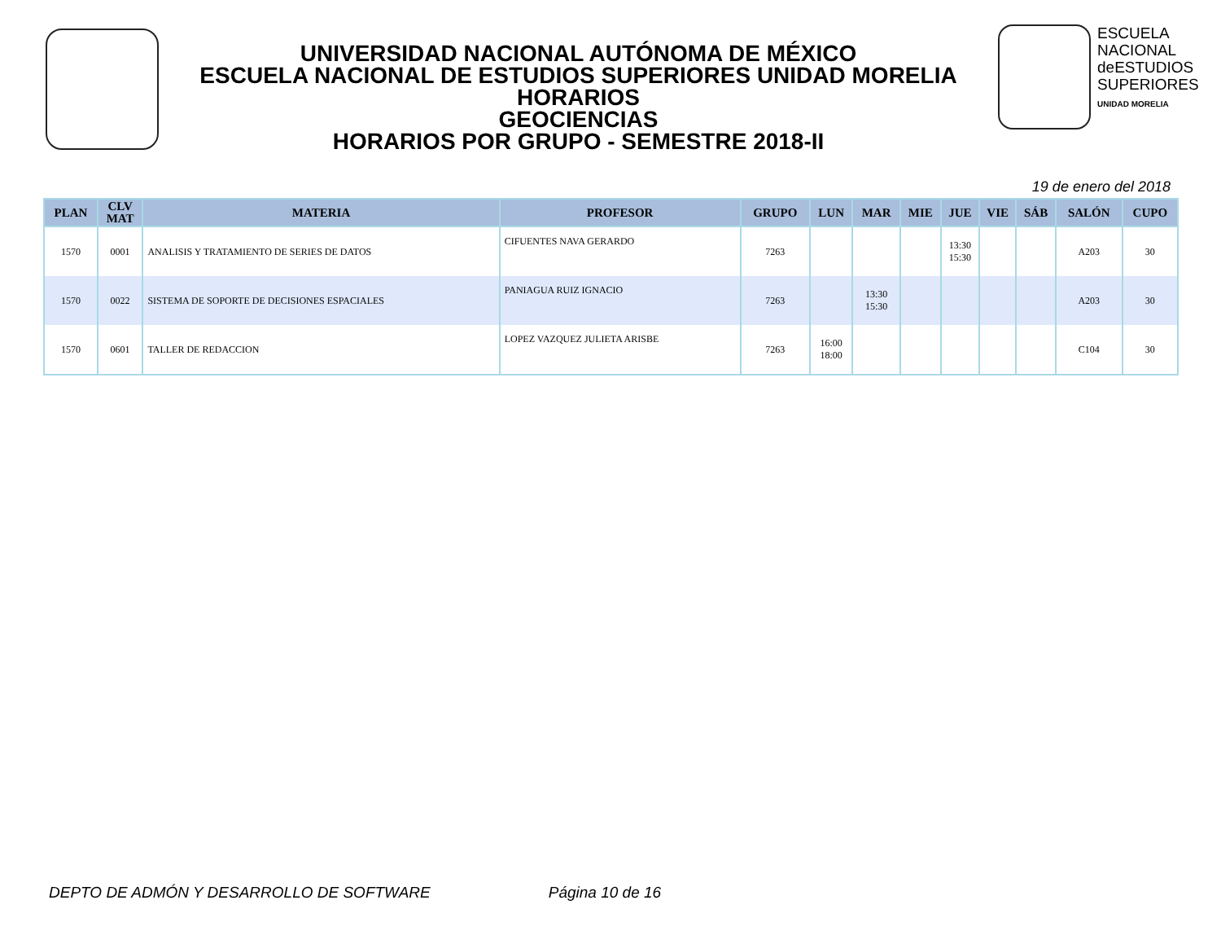UNIVERSIDAD NACIONAL AUTÓNOMA DE MÉXICO
ESCUELA NACIONAL DE ESTUDIOS SUPERIORES UNIDAD MORELIA
HORARIOS
GEOCIENCIAS
HORARIOS POR GRUPO - SEMESTRE 2018-II
ESCUELA
NACIONAL
deESTUDIOS
SUPERIORES
UNIDAD MORELIA
19 de enero del 2018
| PLAN | CLV MAT | MATERIA | PROFESOR | GRUPO | LUN | MAR | MIE | JUE | VIE | SÁB | SALÓN | CUPO |
| --- | --- | --- | --- | --- | --- | --- | --- | --- | --- | --- | --- | --- |
| 1570 | 0001 | ANALISIS Y TRATAMIENTO DE SERIES DE DATOS | CIFUENTES NAVA GERARDO | 7263 | | | | 13:30 15:30 | | | A203 | 30 |
| 1570 | 0022 | SISTEMA DE SOPORTE DE DECISIONES ESPACIALES | PANIAGUA RUIZ IGNACIO | 7263 | | 13:30 15:30 | | | | | A203 | 30 |
| 1570 | 0601 | TALLER DE REDACCION | LOPEZ VAZQUEZ JULIETA ARISBE | 7263 | 16:00 18:00 | | | | | | C104 | 30 |
DEPTO DE ADMÓN Y DESARROLLO DE SOFTWARE Página 10 de 16